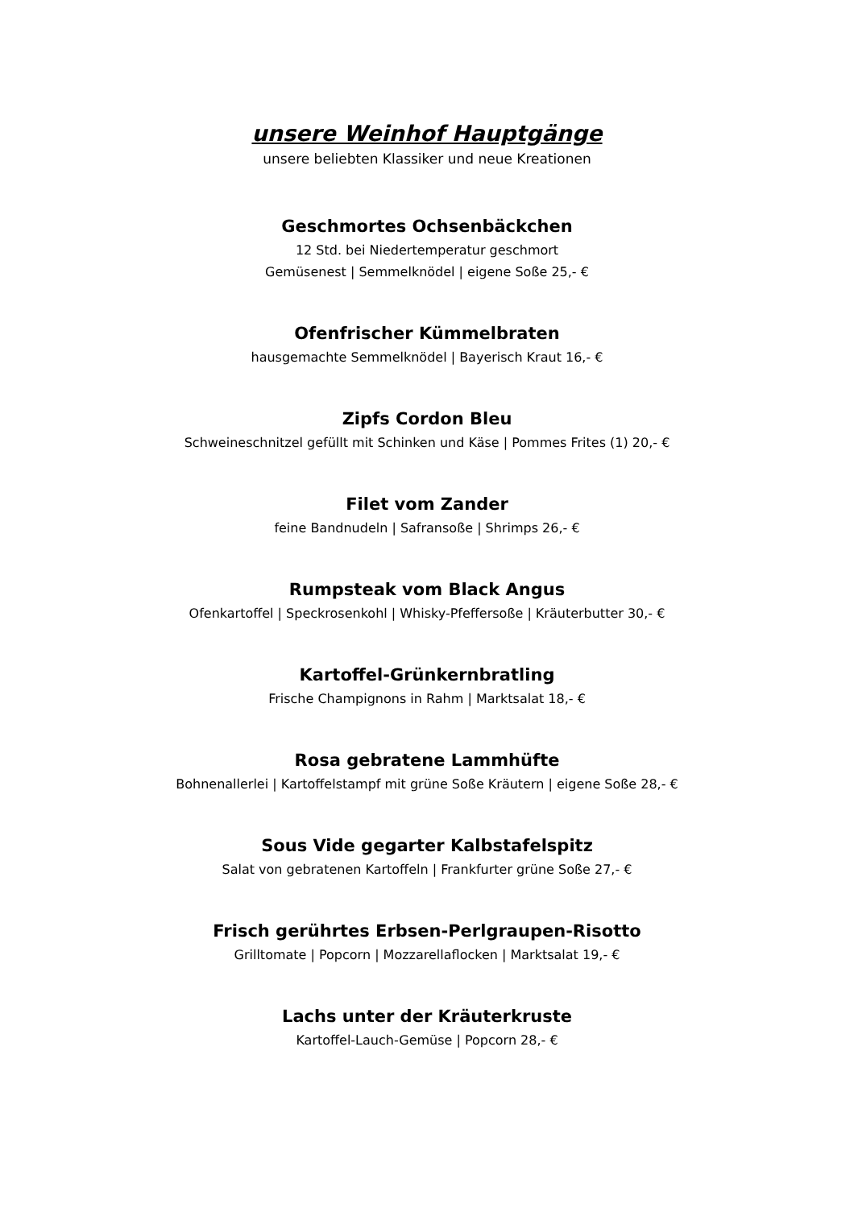unsere Weinhof Hauptgänge
unsere beliebten Klassiker und neue Kreationen
Geschmortes Ochsenbäckchen
12 Std. bei Niedertemperatur geschmort
Gemüsenest | Semmelknödel | eigene Soße 25,- €
Ofenfrischer Kümmelbraten
hausgemachte Semmelknödel | Bayerisch Kraut 16,- €
Zipfs Cordon Bleu
Schweineschnitzel gefüllt mit Schinken und Käse | Pommes Frites (1) 20,- €
Filet vom Zander
feine Bandnudeln | Safransoße | Shrimps 26,- €
Rumpsteak vom Black Angus
Ofenkartoffel | Speckrosenkohl | Whisky-Pfeffersoße | Kräuterbutter 30,- €
Kartoffel-Grünkernbratling
Frische Champignons in Rahm | Marktsalat 18,- €
Rosa gebratene Lammhüfte
Bohnenallerlei | Kartoffelstampf mit grüne Soße Kräutern | eigene Soße 28,- €
Sous Vide gegarter Kalbstafelspitz
Salat von gebratenen Kartoffeln | Frankfurter grüne Soße 27,- €
Frisch gerührtes Erbsen-Perlgraupen-Risotto
Grilltomate | Popcorn | Mozzarellaflocken | Marktsalat 19,- €
Lachs unter der Kräuterkruste
Kartoffel-Lauch-Gemüse | Popcorn 28,- €